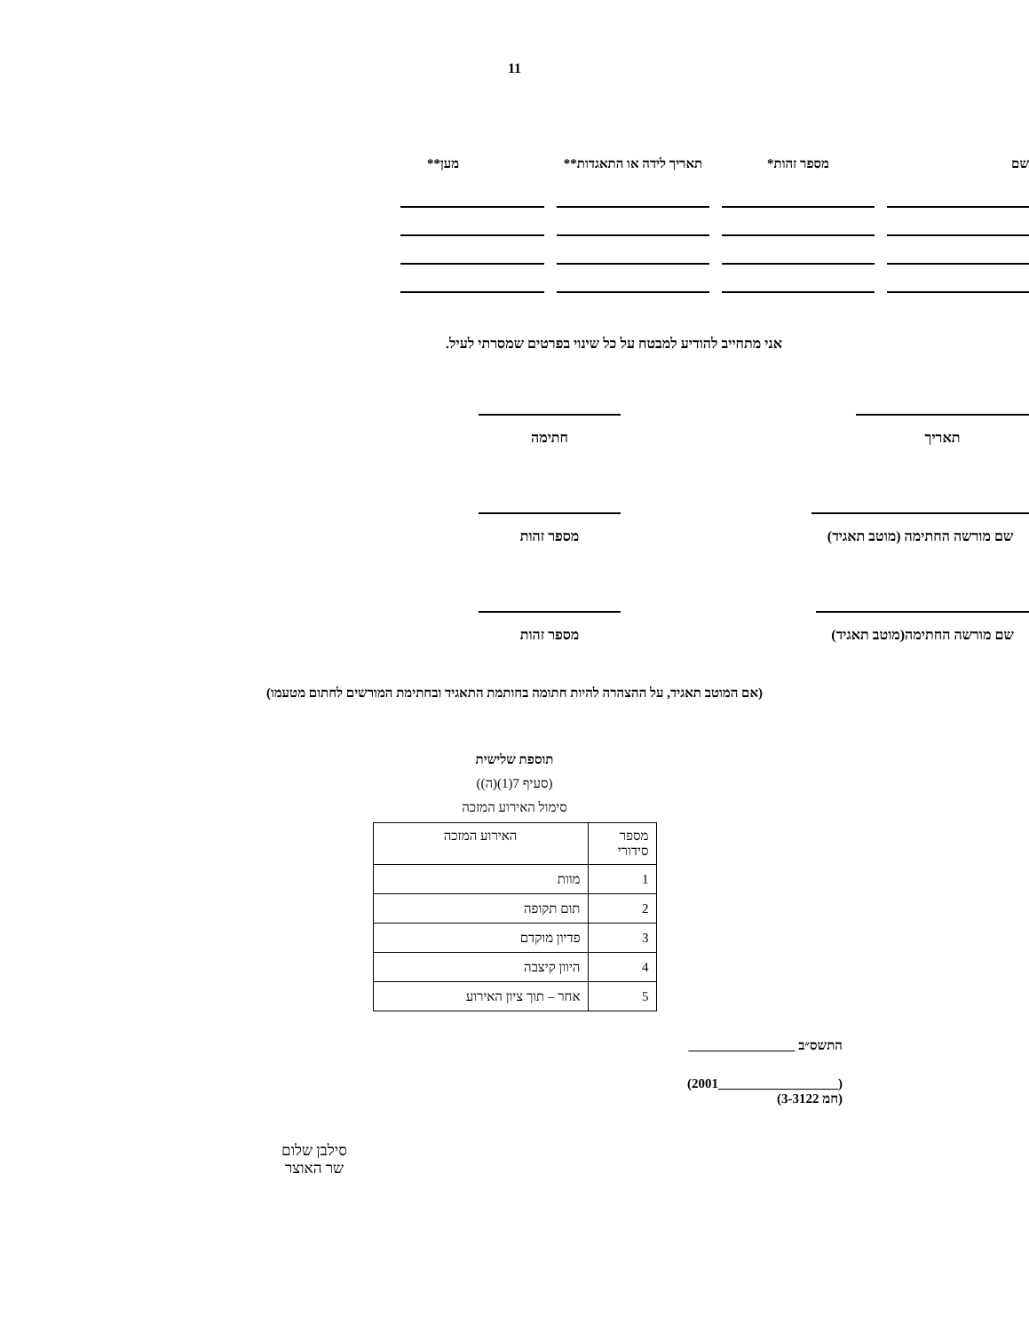11
שם
מספר זהות*
תאריך לידה או התאגדות**
מען**
אני מתחייב להודיע למבטח על כל שינוי בפרטים שמסרתי לעיל.
תאריך חתימה
שם מורשה החתימה (מוטב תאגיד)
מספר זהות
שם מורשה החתימה(מוטב תאגיד)
מספר זהות
(אם המוטב תאגיד, על ההצהרה להיות חתומה בחותמת התאגיד ובחתימת המורשים לחתום מטעמו)
תוספת שלישית
(סעיף 7(1)(ה))
סימול האירוע המזכה
| מספר סידורי | האירוע המזכה |
| 1 | מוות |
| 2 | תום תקופה |
| 3 | פדיון מוקדם |
| 4 | היוון קיצבה |
| 5 | אחר – תוך ציון האירוע |
התשס״ב ________________
(__________________2001)
(חמ 3-3122)
סילבן שלום
שר האוצר